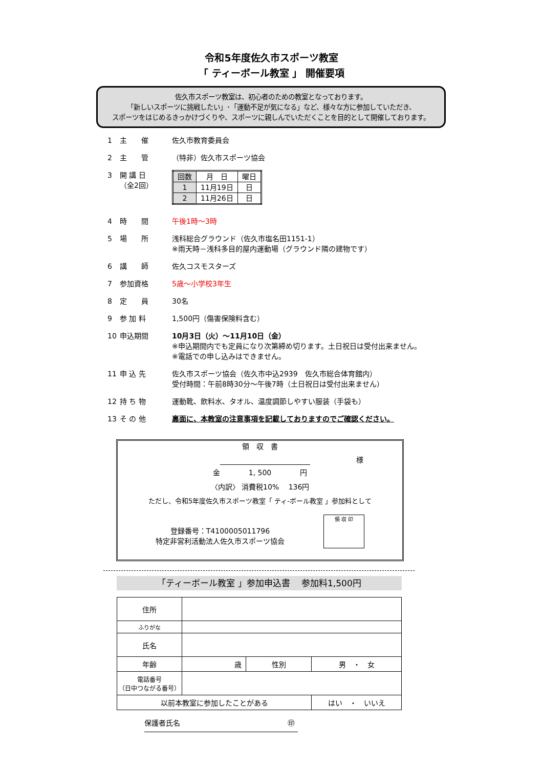令和5年度佐久市スポーツ教室
「 ティーボール教室 」 開催要項
佐久市スポーツ教室は、初心者のための教室となっております。
「新しいスポーツに挑戦したい」･「運動不足が気になる」など、様々な方に参加していただき、
スポーツをはじめるきっかけづくりや、スポーツに親しんでいただくことを目的として開催しております。
1 主　　催 佐久市教育委員会
2 主　　管 （特非）佐久市スポーツ協会
3 開 講 日
（全2回）
| 回数 | 月 日 | 曜日 |
| --- | --- | --- |
| 1 | 11月19日 | 日 |
| 2 | 11月26日 | 日 |
4 時　　間 午後1時～3時
5 場　　所 浅科総合グラウンド（佐久市塩名田1151-1）
※雨天時－浅科多目的屋内運動場（グラウンド隣の建物です）
6 講　　師 佐久コスモスターズ
7 参加資格 5歳～小学校3年生
8 定　　員 30名
9 参 加 料 1,500円（傷害保険料含む）
10 申込期間 10月3日（火）～11月10日（金）
※申込期間内でも定員になり次第締め切ります。土日祝日は受付出来ません。
※電話での申し込みはできません。
11 申 込 先 佐久市スポーツ協会（佐久市中込2939　佐久市総合体育館内）
受付時間：午前8時30分～午後7時（土日祝日は受付出来ません）
12 持 ち 物 運動靴、飲料水、タオル、温度調節しやすい服装（手袋も）
13 そ の 他 裏面に、本教室の注意事項を記載しておりますのでご確認ください。
領　収　書
　　　　　　　　　様
金　　　　1, 500　　　　円
〈内訳〉 消費税10%　 136円
ただし、令和5年度佐久市スポーツ教室「 ティ-ボール教室 」参加料として
登録番号：T4100005011796
特定非営利活動法人佐久市スポーツ協会
領 収 印
「ティーボール教室 」参加申込書　 参加料1,500円
| 住所 | | | |
| ふりがな | | | |
| 氏名 | | | |
| 年齢 | 歳 | 性別 | 男 ・ 女 |
| 電話番号 （日中つながる番号） | | | |
| 以前本教室に参加したことがある | | | はい ・ いいえ |
保護者氏名 ㊞